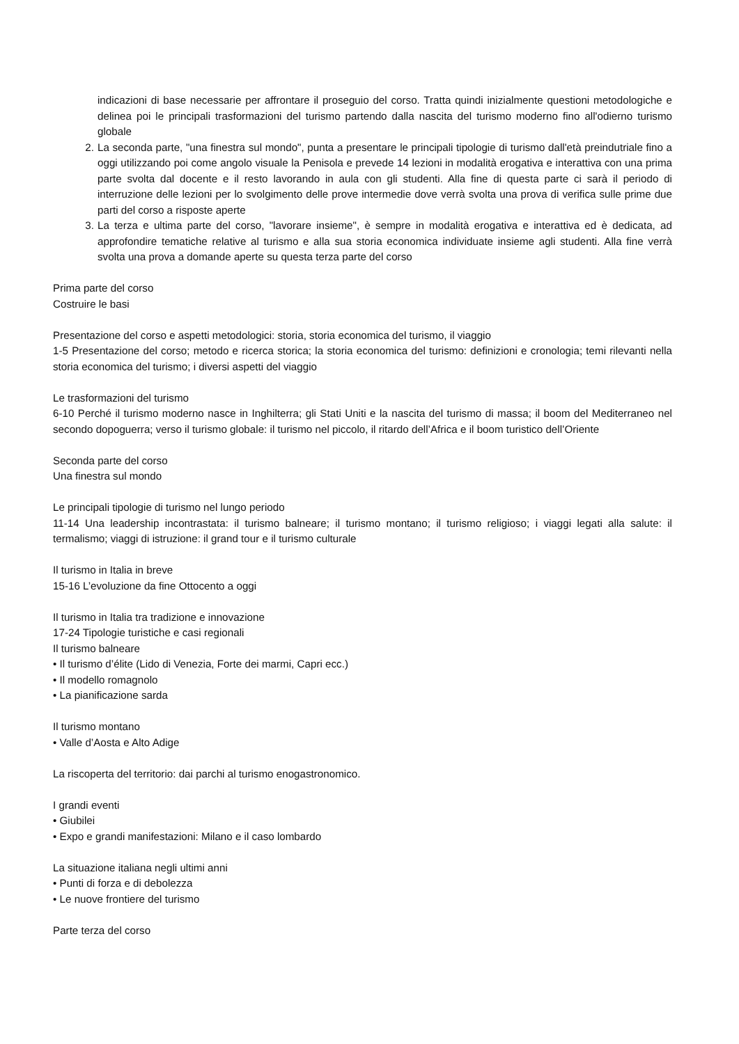indicazioni di base necessarie per affrontare il proseguio del corso. Tratta quindi inizialmente questioni metodologiche e delinea poi le principali trasformazioni del turismo partendo dalla nascita del turismo moderno fino all'odierno turismo globale
2. La seconda parte, "una finestra sul mondo", punta a presentare le principali tipologie di turismo dall'età preindutriale fino a oggi utilizzando poi come angolo visuale la Penisola e prevede 14 lezioni in modalità erogativa e interattiva con una prima parte svolta dal docente e il resto lavorando in aula con gli studenti. Alla fine di questa parte ci sarà il periodo di interruzione delle lezioni per lo svolgimento delle prove intermedie dove verrà svolta una prova di verifica sulle prime due parti del corso a risposte aperte
3. La terza e ultima parte del corso, "lavorare insieme", è sempre in modalità erogativa e interattiva ed è dedicata, ad approfondire tematiche relative al turismo e alla sua storia economica individuate insieme agli studenti. Alla fine verrà svolta una prova a domande aperte su questa terza parte del corso
Prima parte del corso
Costruire le basi
Presentazione del corso e aspetti metodologici: storia, storia economica del turismo, il viaggio
1-5 Presentazione del corso; metodo e ricerca storica; la storia economica del turismo: definizioni e cronologia; temi rilevanti nella storia economica del turismo; i diversi aspetti del viaggio
Le trasformazioni del turismo
6-10 Perché il turismo moderno nasce in Inghilterra; gli Stati Uniti e la nascita del turismo di massa; il boom del Mediterraneo nel secondo dopoguerra; verso il turismo globale: il turismo nel piccolo, il ritardo dell’Africa e il boom turistico dell’Oriente
Seconda parte del corso
Una finestra sul mondo
Le principali tipologie di turismo nel lungo periodo
11-14 Una leadership incontrastata: il turismo balneare; il turismo montano; il turismo religioso; i viaggi legati alla salute: il termalismo; viaggi di istruzione: il grand tour e il turismo culturale
Il turismo in Italia in breve
15-16 L’evoluzione da fine Ottocento a oggi
Il turismo in Italia tra tradizione e innovazione
17-24 Tipologie turistiche e casi regionali
Il turismo balneare
• Il turismo d’élite (Lido di Venezia, Forte dei marmi, Capri ecc.)
• Il modello romagnolo
• La pianificazione sarda
Il turismo montano
• Valle d’Aosta e Alto Adige
La riscoperta del territorio: dai parchi al turismo enogastronomico.
I grandi eventi
• Giubilei
• Expo e grandi manifestazioni: Milano e il caso lombardo
La situazione italiana negli ultimi anni
• Punti di forza e di debolezza
• Le nuove frontiere del turismo
Parte terza del corso